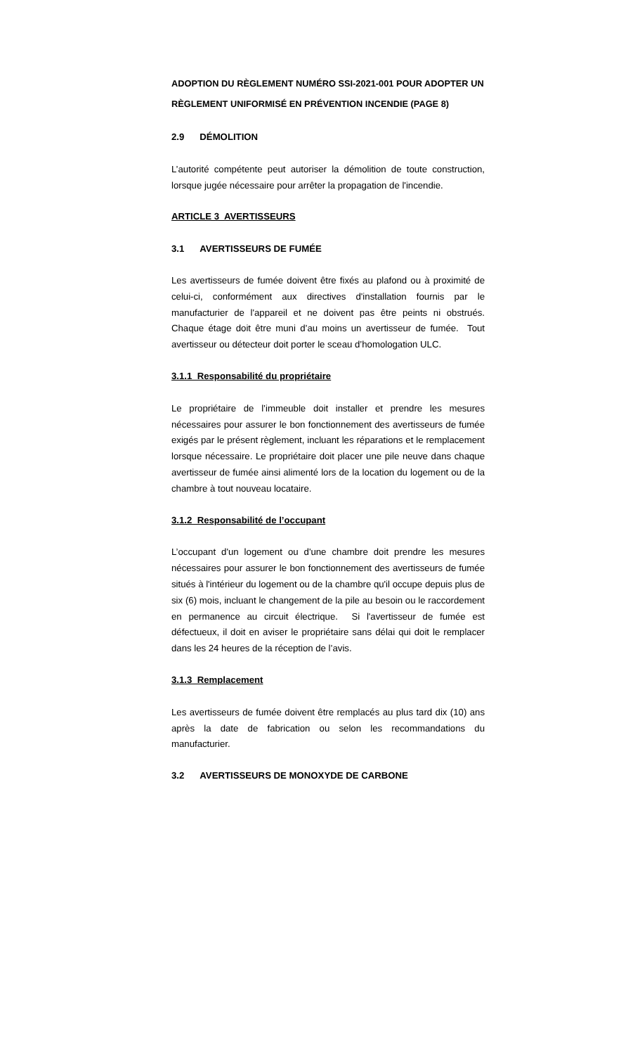ADOPTION DU RÈGLEMENT NUMÉRO SSI-2021-001 POUR ADOPTER UN RÈGLEMENT UNIFORMISÉ EN PRÉVENTION INCENDIE (PAGE 8)
2.9 DÉMOLITION
L’autorité compétente peut autoriser la démolition de toute construction, lorsque jugée nécessaire pour arrêter la propagation de l'incendie.
ARTICLE 3 AVERTISSEURS
3.1 AVERTISSEURS DE FUMÉE
Les avertisseurs de fumée doivent être fixés au plafond ou à proximité de celui-ci, conformément aux directives d'installation fournis par le manufacturier de l'appareil et ne doivent pas être peints ni obstrués. Chaque étage doit être muni d’au moins un avertisseur de fumée. Tout avertisseur ou détecteur doit porter le sceau d’homologation ULC.
3.1.1 Responsabilité du propriétaire
Le propriétaire de l’immeuble doit installer et prendre les mesures nécessaires pour assurer le bon fonctionnement des avertisseurs de fumée exigés par le présent règlement, incluant les réparations et le remplacement lorsque nécessaire. Le propriétaire doit placer une pile neuve dans chaque avertisseur de fumée ainsi alimenté lors de la location du logement ou de la chambre à tout nouveau locataire.
3.1.2 Responsabilité de l’occupant
L’occupant d'un logement ou d'une chambre doit prendre les mesures nécessaires pour assurer le bon fonctionnement des avertisseurs de fumée situés à l'intérieur du logement ou de la chambre qu'il occupe depuis plus de six (6) mois, incluant le changement de la pile au besoin ou le raccordement en permanence au circuit électrique. Si l'avertisseur de fumée est défectueux, il doit en aviser le propriétaire sans délai qui doit le remplacer dans les 24 heures de la réception de l’avis.
3.1.3 Remplacement
Les avertisseurs de fumée doivent être remplacés au plus tard dix (10) ans après la date de fabrication ou selon les recommandations du manufacturier.
3.2 AVERTISSEURS DE MONOXYDE DE CARBONE